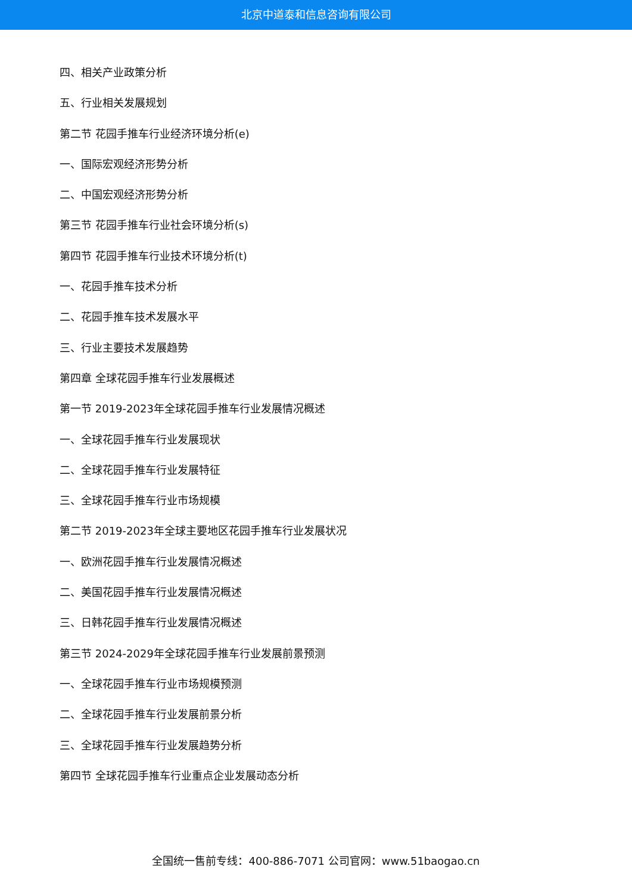北京中道泰和信息咨询有限公司
四、相关产业政策分析
五、行业相关发展规划
第二节 花园手推车行业经济环境分析(e)
一、国际宏观经济形势分析
二、中国宏观经济形势分析
第三节 花园手推车行业社会环境分析(s)
第四节 花园手推车行业技术环境分析(t)
一、花园手推车技术分析
二、花园手推车技术发展水平
三、行业主要技术发展趋势
第四章 全球花园手推车行业发展概述
第一节 2019-2023年全球花园手推车行业发展情况概述
一、全球花园手推车行业发展现状
二、全球花园手推车行业发展特征
三、全球花园手推车行业市场规模
第二节 2019-2023年全球主要地区花园手推车行业发展状况
一、欧洲花园手推车行业发展情况概述
二、美国花园手推车行业发展情况概述
三、日韩花园手推车行业发展情况概述
第三节 2024-2029年全球花园手推车行业发展前景预测
一、全球花园手推车行业市场规模预测
二、全球花园手推车行业发展前景分析
三、全球花园手推车行业发展趋势分析
第四节 全球花园手推车行业重点企业发展动态分析
全国统一售前专线：400-886-7071 公司官网：www.51baogao.cn